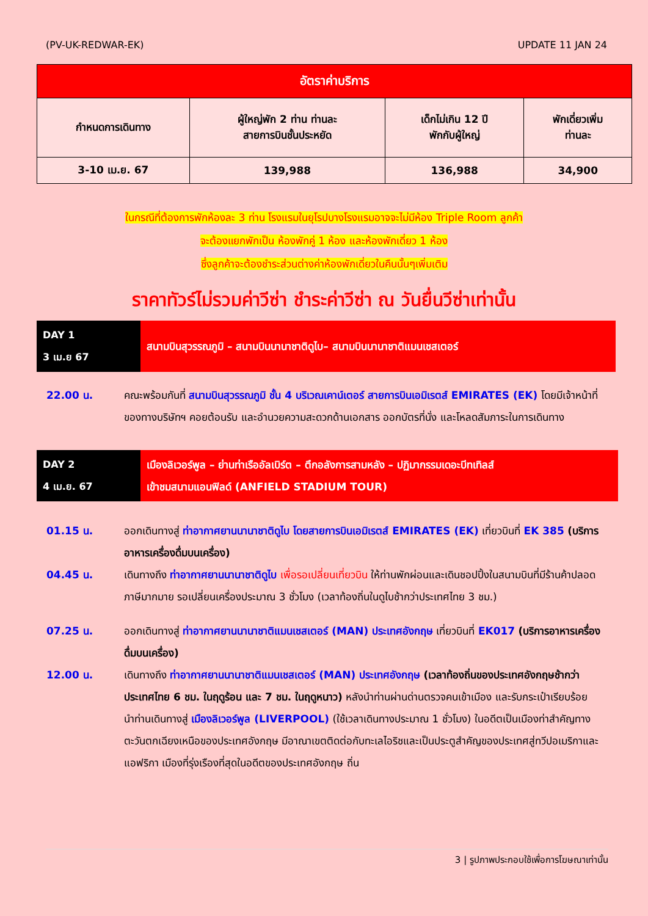(PV-UK-REDWAR-EK) UPDATE 11 JAN 24
| อัตราค่าบริการ | | | |
| --- | --- | --- | --- |
| กำหนดการเดินทาง | ผู้ใหญ่พัก 2 ท่าน ท่านละ สายการบินชั้นประหยัด | เด็กไม่เกิน 12 ปี พักกับผู้ใหญ่ | พักเดี่ยวเพิ่ม ท่านละ |
| 3-10 เม.ย. 67 | 139,988 | 136,988 | 34,900 |
ในกรณีที่ต้องการพักห้องละ 3 ท่าน โรงแรมในยุโรปบางโรงแรมอาจจะไม่มีห้อง Triple Room ลูกค้า
จะต้องแยกพักเป็น ห้องพักคู่ 1 ห้อง และห้องพักเดี่ยว 1 ห้อง
ซึ่งลูกค้าจะต้องชำระส่วนต่างค่าห้องพักเดี่ยวในคืนนั้นๆเพิ่มเติม
ราคาทัวร์ไม่รวมค่าวีซ่า ชำระค่าวีซ่า ณ วันยื่นวีซ่าเท่านั้น
DAY 1
3 เม.ย 67
สนามบินสุวรรณภูมิ – สนามบินนานาชาติดูไบ– สนามบินนานาชาติแมนเชสเตอร์
22.00 น. คณะพร้อมกันที่ สนามบินสุวรรณภูมิ ชั้น 4 บริเวณเคาน์เตอร์ สายการบินเอมิเรตส์ EMIRATES (EK) โดยมีเจ้าหน้าที่ของทางบริษัทฯ คอยต้อนรับ และอำนวยความสะดวกด้านเอกสาร ออกบัตรที่นั่ง และโหลดสัมภาระในการเดินทาง
DAY 2
4 เม.ย. 67
เมืองลิเวอร์พูล – ย่านท่าเรืออัลเบิร์ต – ตึกอลังการสามหลัง – ปฏิมากรรมเดอะบีทเทิลส์
เข้าชมสนามแอนฟิลด์ (ANFIELD STADIUM TOUR)
01.15 น. ออกเดินทางสู่ ท่าอากาศยานนานาชาติดูไบ โดยสายการบินเอมิเรตส์ EMIRATES (EK) เที่ยวบินที่ EK 385 (บริการอาหารเครื่องดื่มบนเครื่อง)
04.45 น. เดินทางถึง ท่าอากาศยานนานาชาติดูไบ เพื่อรอเปลี่ยนเที่ยวบิน ให้ท่านพักผ่อนและเดินชอปปิ้งในสนามบินที่มีร้านค้าปลอดภาษีมากมาย รอเปลี่ยนเครื่องประมาณ 3 ชั่วโมง (เวลาท้องถิ่นในดูไบช้ากว่าประเทศไทย 3 ชม.)
07.25 น. ออกเดินทางสู่ ท่าอากาศยานนานาชาติแมนเชสเตอร์ (MAN) ประเทศอังกฤษ เที่ยวบินที่ EK017 (บริการอาหารเครื่องดื่มบนเครื่อง)
12.00 น. เดินทางถึง ท่าอากาศยานนานาชาติแมนเชสเตอร์ (MAN) ประเทศอังกฤษ (เวลาท้องถิ่นของประเทศอังกฤษช้ากว่าประเทศไทย 6 ชม. ในฤดูร้อน และ 7 ชม. ในฤดูหนาว) หลังนำท่านผ่านด่านตรวจคนเข้าเมือง และรับกระเป๋าเรียบร้อย
นำท่านเดินทางสู่ เมืองลิเวอร์พูล (LIVERPOOL) (ใช้เวลาเดินทางประมาณ 1 ชั่วโมง) ในอดีตเป็นเมืองท่าสำคัญทางตะวันตกเฉียงเหนือของประเทศอังกฤษ มีอาณาเขตติดต่อกับทะเลไอริชและเป็นประตูสำคัญของประเทศสู่ทวีปอเมริกาและแอฟริกา เมืองที่รุ่งเรืองที่สุดในอดีตของประเทศอังกฤษ ถิ่น
3 | รูปภาพประกอบใช้เพื่อการโฆษณาเท่านั้น